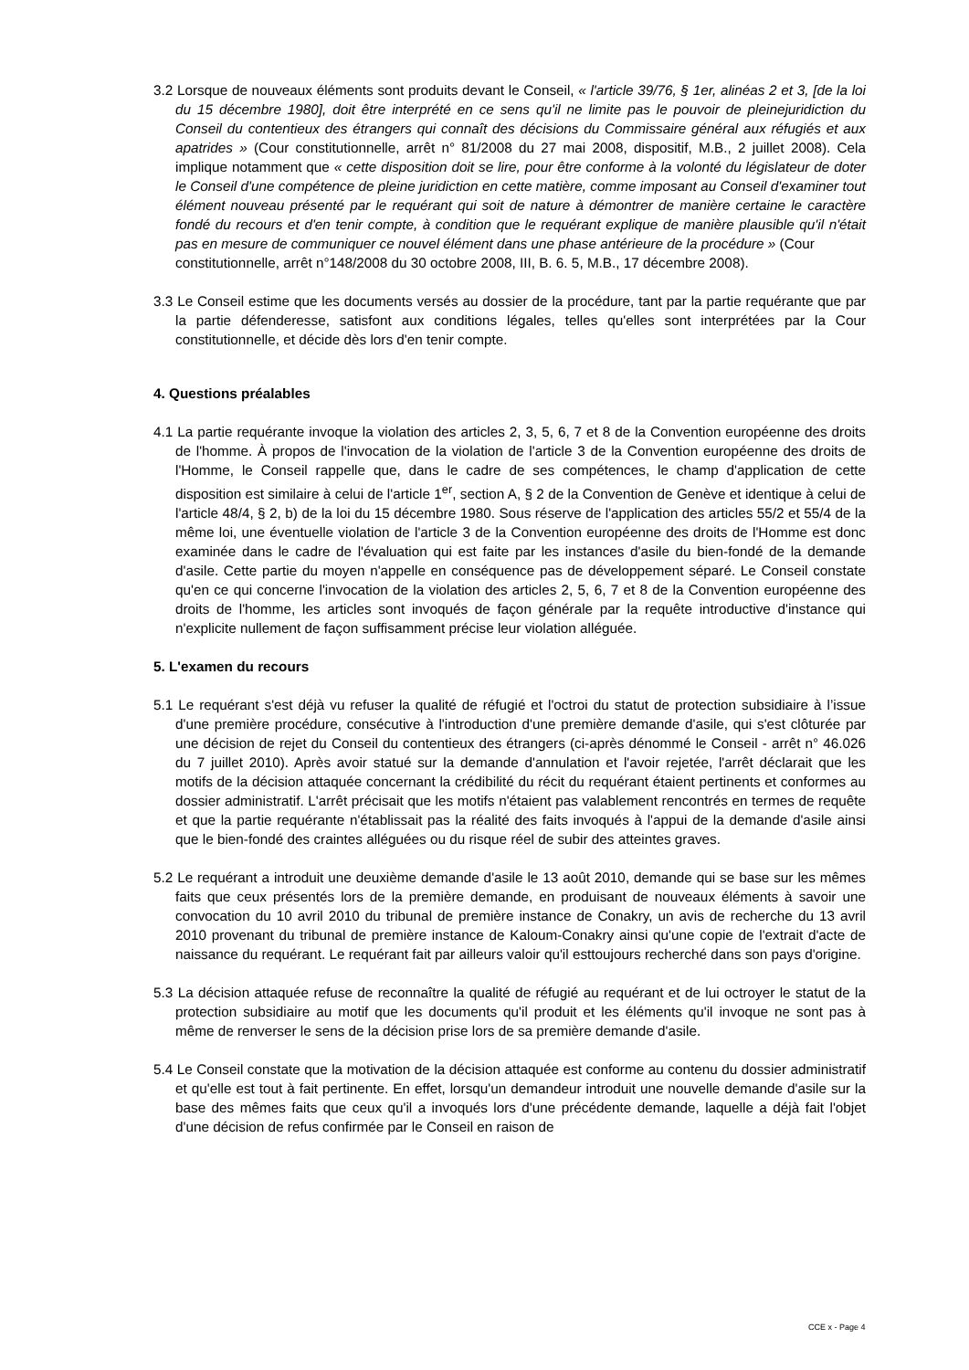3.2 Lorsque de nouveaux éléments sont produits devant le Conseil, « l'article 39/76, § 1er, alinéas 2 et 3, [de la loi du 15 décembre 1980], doit être interprété en ce sens qu'il ne limite pas le pouvoir de pleinejuridiction du Conseil du contentieux des étrangers qui connaît des décisions du Commissaire général aux réfugiés et aux apatrides » (Cour constitutionnelle, arrêt n° 81/2008 du 27 mai 2008, dispositif, M.B., 2 juillet 2008). Cela implique notamment que « cette disposition doit se lire, pour être conforme à la volonté du législateur de doter le Conseil d'une compétence de pleine juridiction en cette matière, comme imposant au Conseil d'examiner tout élément nouveau présenté par le requérant qui soit de nature à démontrer de manière certaine le caractère fondé du recours et d'en tenir compte, à condition que le requérant explique de manière plausible qu'il n'était pas en mesure de communiquer ce nouvel élément dans une phase antérieure de la procédure » (Cour
constitutionnelle, arrêt n°148/2008 du 30 octobre 2008, III, B. 6. 5, M.B., 17 décembre 2008).
3.3 Le Conseil estime que les documents versés au dossier de la procédure, tant par la partie requérante que par la partie défenderesse, satisfont aux conditions légales, telles qu'elles sont interprétées par la Cour constitutionnelle, et décide dès lors d'en tenir compte.
4. Questions préalables
4.1 La partie requérante invoque la violation des articles 2, 3, 5, 6, 7 et 8 de la Convention européenne des droits de l'homme. À propos de l'invocation de la violation de l'article 3 de la Convention européenne des droits de l'Homme, le Conseil rappelle que, dans le cadre de ses compétences, le champ d'application de cette disposition est similaire à celui de l'article 1<sup>er</sup>, section A, § 2 de la Convention de Genève et identique à celui de l'article 48/4, § 2, b) de la loi du 15 décembre 1980. Sous réserve de l'application des articles 55/2 et 55/4 de la même loi, une éventuelle violation de l'article 3 de la Convention européenne des droits de l'Homme est donc examinée dans le cadre de l'évaluation qui est faite par les instances d'asile du bien-fondé de la demande d'asile. Cette partie du moyen n'appelle en conséquence pas de développement séparé. Le Conseil constate qu'en ce qui concerne l'invocation de la violation des articles 2, 5, 6, 7 et 8 de la Convention européenne des droits de l'homme, les articles sont invoqués de façon générale par la requête introductive d'instance qui n'explicite nullement de façon suffisamment précise leur violation alléguée.
5. L'examen du recours
5.1 Le requérant s'est déjà vu refuser la qualité de réfugié et l'octroi du statut de protection subsidiaire à l’issue d'une première procédure, consécutive à l'introduction d'une première demande d'asile, qui s'est clôturée par une décision de rejet du Conseil du contentieux des étrangers (ci-après dénommé le Conseil - arrêt n° 46.026 du 7 juillet 2010). Après avoir statué sur la demande d'annulation et l'avoir rejetée, l'arrêt déclarait que les motifs de la décision attaquée concernant la crédibilité du récit du requérant étaient pertinents et conformes au dossier administratif. L'arrêt précisait que les motifs n'étaient pas valablement rencontrés en termes de requête et que la partie requérante n'établissait pas la réalité des faits invoqués à l'appui de la demande d'asile ainsi que le bien-fondé des craintes alléguées ou du risque réel de subir des atteintes graves.
5.2 Le requérant a introduit une deuxième demande d'asile le 13 août 2010, demande qui se base sur les mêmes faits que ceux présentés lors de la première demande, en produisant de nouveaux éléments à savoir une convocation du 10 avril 2010 du tribunal de première instance de Conakry, un avis de recherche du 13 avril 2010 provenant du tribunal de première instance de Kaloum-Conakry ainsi qu'une copie de l'extrait d'acte de naissance du requérant. Le requérant fait par ailleurs valoir qu'il esttoujours recherché dans son pays d'origine.
5.3 La décision attaquée refuse de reconnaître la qualité de réfugié au requérant et de lui octroyer le statut de la protection subsidiaire au motif que les documents qu'il produit et les éléments qu'il invoque ne sont pas à même de renverser le sens de la décision prise lors de sa première demande d'asile.
5.4 Le Conseil constate que la motivation de la décision attaquée est conforme au contenu du dossier administratif et qu'elle est tout à fait pertinente. En effet, lorsqu'un demandeur introduit une nouvelle demande d'asile sur la base des mêmes faits que ceux qu'il a invoqués lors d'une précédente demande, laquelle a déjà fait l'objet d'une décision de refus confirmée par le Conseil en raison de
CCE x - Page 4